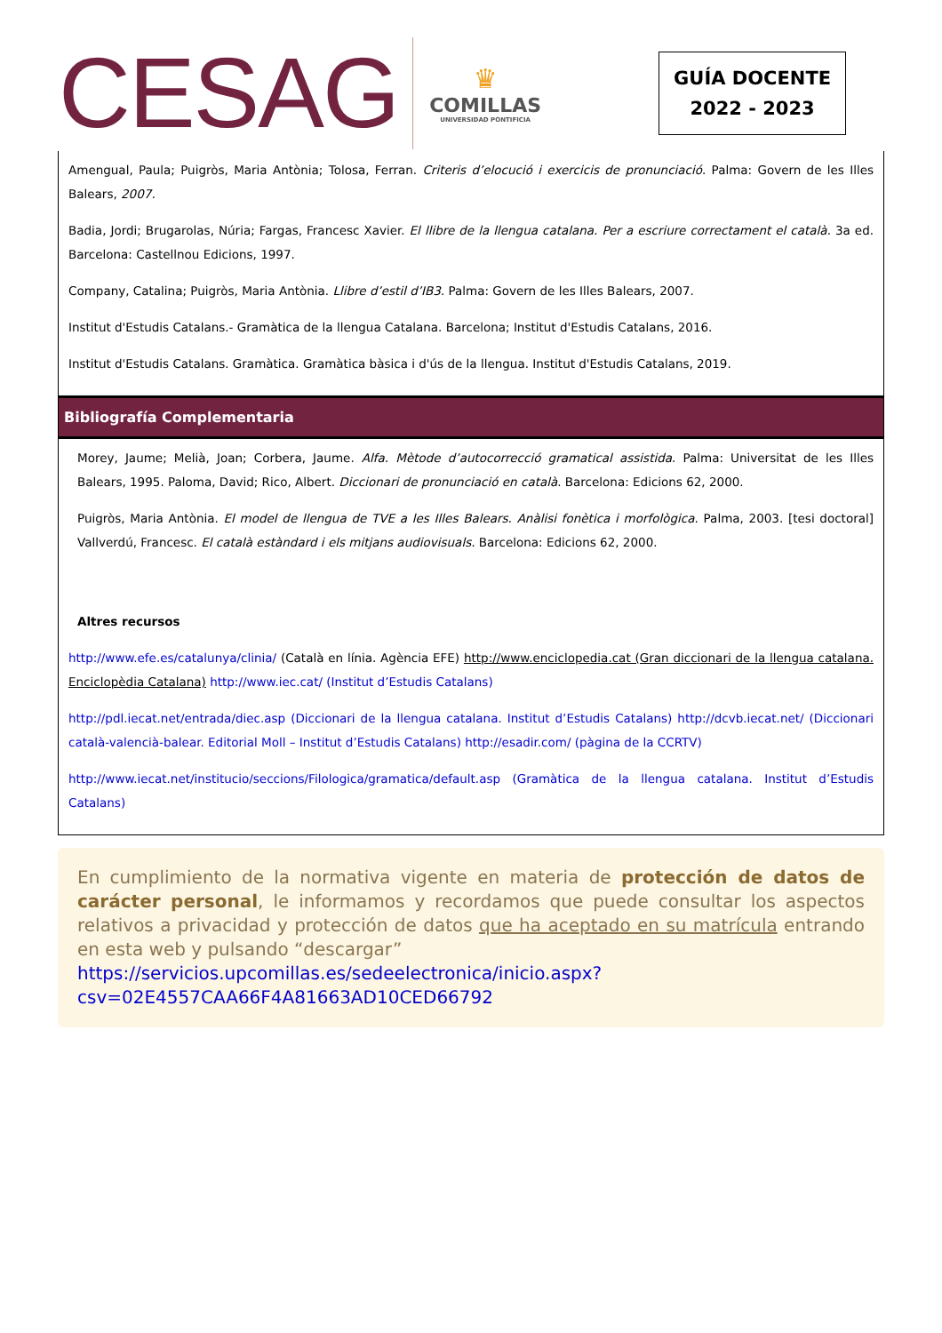CESAG
♛
COMILLAS
UNIVERSIDAD PONTIFICIA
GUÍA DOCENTE
2022 - 2023
Amengual, Paula; Puigròs, Maria Antònia; Tolosa, Ferran. Criteris d’elocució i exercicis de pronunciació. Palma: Govern de les Illes Balears, 2007.
Badia, Jordi; Brugarolas, Núria; Fargas, Francesc Xavier. El llibre de la llengua catalana. Per a escriure correctament el català. 3a ed. Barcelona: Castellnou Edicions, 1997.
Company, Catalina; Puigròs, Maria Antònia. Llibre d’estil d’IB3. Palma: Govern de les Illes Balears, 2007.
Institut d'Estudis Catalans.- Gramàtica de la llengua Catalana. Barcelona; Institut d'Estudis Catalans, 2016.
Institut d'Estudis Catalans. Gramàtica. Gramàtica bàsica i d'ús de la llengua. Institut d'Estudis Catalans, 2019.
Bibliografía Complementaria
Morey, Jaume; Melià, Joan; Corbera, Jaume. Alfa. Mètode d’autocorrecció gramatical assistida. Palma: Universitat de les Illes Balears, 1995. Paloma, David; Rico, Albert. Diccionari de pronunciació en català. Barcelona: Edicions 62, 2000.
Puigròs, Maria Antònia. El model de llengua de TVE a les Illes Balears. Anàlisi fonètica i morfològica. Palma, 2003. [tesi doctoral] Vallverdú, Francesc. El català estàndard i els mitjans audiovisuals. Barcelona: Edicions 62, 2000.
Altres recursos
http://www.efe.es/catalunya/clinia/ (Català en línia. Agència EFE) http://www.enciclopedia.cat (Gran diccionari de la llengua catalana. Enciclopèdia Catalana) http://www.iec.cat/ (Institut d’Estudis Catalans)
http://pdl.iecat.net/entrada/diec.asp (Diccionari de la llengua catalana. Institut d’Estudis Catalans) http://dcvb.iecat.net/ (Diccionari català-valencià-balear. Editorial Moll – Institut d’Estudis Catalans) http://esadir.com/ (pàgina de la CCRTV)
http://www.iecat.net/institucio/seccions/Filologica/gramatica/default.asp (Gramàtica de la llengua catalana. Institut d’Estudis Catalans)
En cumplimiento de la normativa vigente en materia de protección de datos de carácter personal, le informamos y recordamos que puede consultar los aspectos relativos a privacidad y protección de datos que ha aceptado en su matrícula entrando en esta web y pulsando “descargar”
https://servicios.upcomillas.es/sedeelectronica/inicio.aspx?
csv=02E4557CAA66F4A81663AD10CED66792